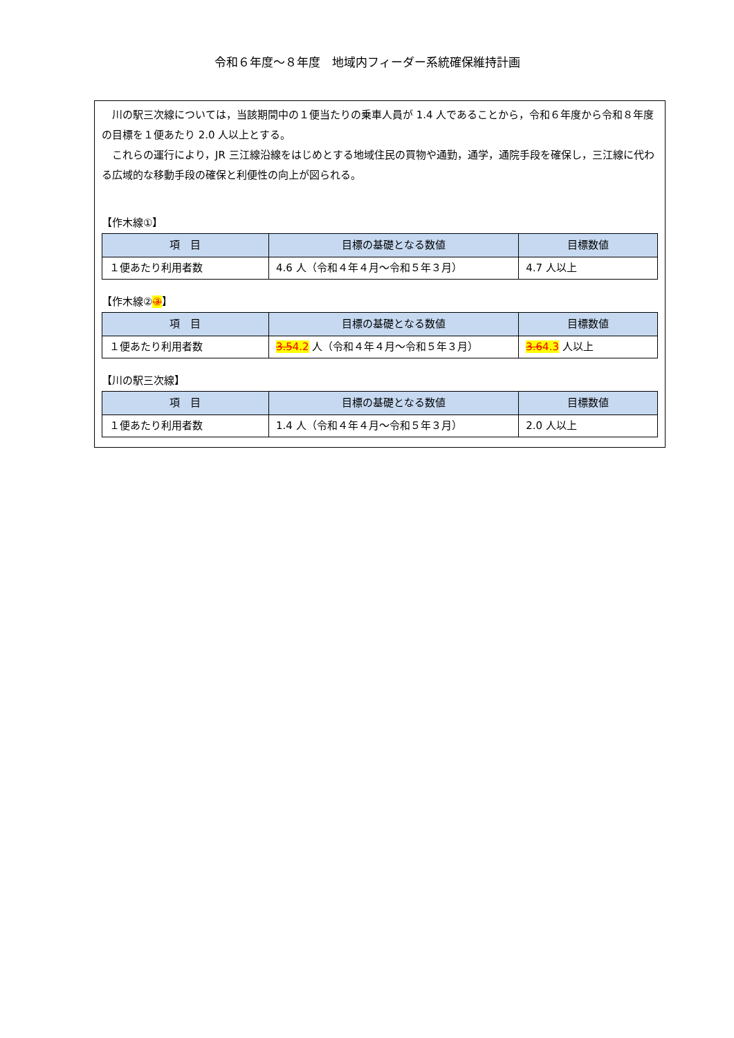令和６年度～８年度　地域内フィーダー系統確保維持計画
川の駅三次線については，当該期間中の１便当たりの乗車人員が 1.4 人であることから，令和６年度から令和８年度の目標を１便あたり 2.0 人以上とする。
これらの運行により，JR 三江線沿線をはじめとする地域住民の買物や通勤，通学，通院手段を確保し，三江線に代わる広域的な移動手段の確保と利便性の向上が図られる。
【作木線①】
| 項 目 | 目標の基礎となる数値 | 目標数値 |
| --- | --- | --- |
| １便あたり利用者数 | 4.6 人（令和４年４月～令和５年３月） | 4.7 人以上 |
【作木線②③】
| 項 目 | 目標の基礎となる数値 | 目標数値 |
| --- | --- | --- |
| １便あたり利用者数 | 3.5 4.2 人（令和４年４月～令和５年３月） | 3.6 4.3 人以上 |
【川の駅三次線】
| 項 目 | 目標の基礎となる数値 | 目標数値 |
| --- | --- | --- |
| １便あたり利用者数 | 1.4 人（令和４年４月～令和５年３月） | 2.0 人以上 |